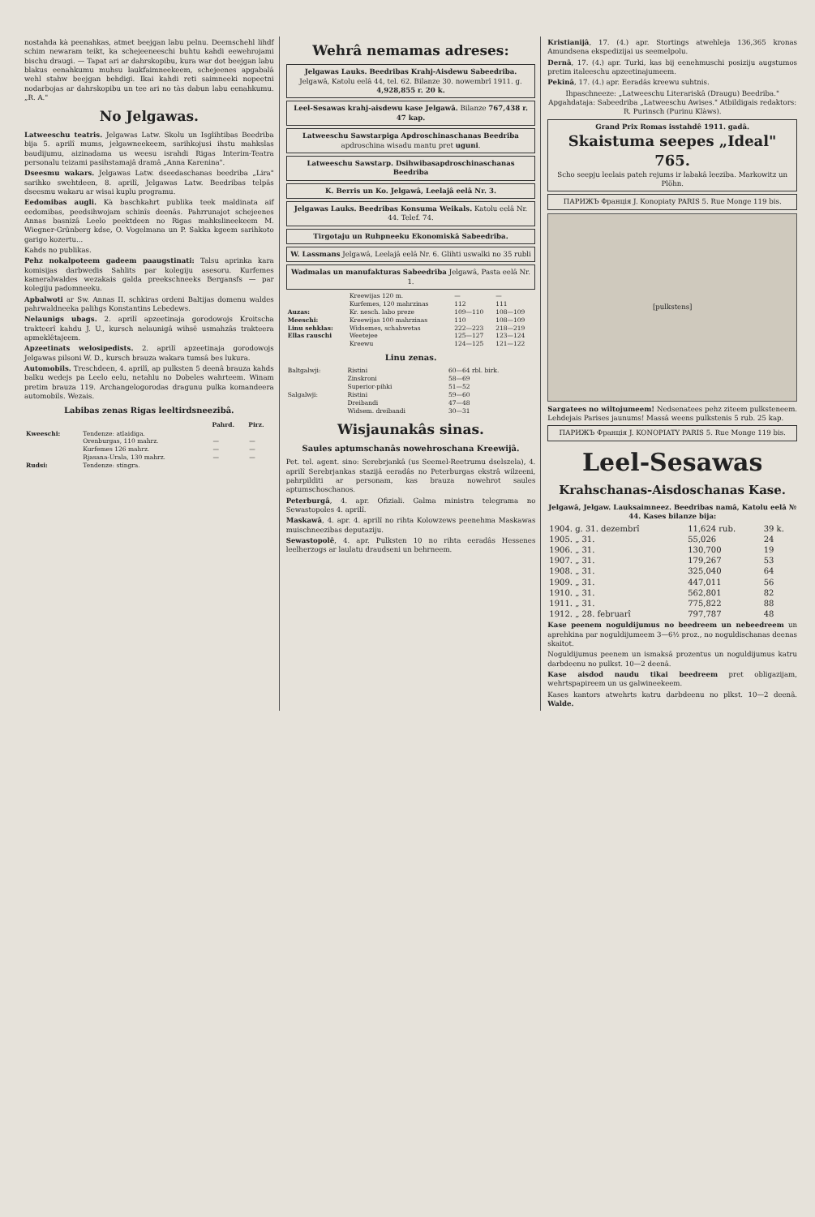nostahda kà peenahkas, atmet beejgan labu pelnu. Deemschehl lihdf schim newaram teikt, ka schejeeneeschi buhtu kahdi eewehrojami bischu draugi. — Tapat ari ar dahrskopibu, kura war dot beejgan labu blakus eenahkumu muhsu laukfaimneekeem, schejeenes apgabalâ wehl stahw beejgan behdigi. Ikai kahdi reti saimneeki nopeetni nodarbojas ar dahrskopibu un tee ari no tàs dabun labu eenahkumu. „R. A."
No Jelgawas.
Latweeschu teatris. Jelgawas Latw. Skolu un Isglihtibas Beedriba bija 5. aprilî mums, jelgawneekeem, sarihkojusi ihstu mahkslas baudijumu, aizinadama us weesu israhdi Rigas Interim-Teatra personalu teizami pasihstamajâ dramâ „Anna Karenina".
Dseesmu wakars. Jelgawas Latw. dseedaschanas beedriba „Lira" sarihko swehtdeen, 8. aprilî, Jelgawas Latw. Beedribas telpâs dseesmu wakaru ar wisai kuplu programu.
Eedomibas augli. Kà baschkahrt publika teek maldinata aif eedomibas, peedsihwojam schinîs deenâs. Pahrrunajot schejeenes Annas basnizâ Leelo peektdeen no Rigas mahkslineekeem M. Wiegner-Grünberg kdse, O. Vogelmana un P. Sakka kgeem sarihkoto garigo kozertu...
Kahds no publikas.
Pehz nokalpoteem gadeem paaugstinati: Talsu aprinka kara komisijas darbwedis Sahlits par kolegiju asesoru. Kurfemes kameralwaldes wezakais galda preekschneeks Bergansfs — par kolegiju padomneeku.
Apbalwoti ar Sw. Annas II. schkiras ordeni Baltijas domenu waldes pahrwaldneeka palihgs Konstantins Lebedews.
Nelaunigs ubags. 2. aprilî apzeetinaja gorodowojs Kroitscha trakteerî kahdu J. U., kursch nelaunigâ wihsê usmahzâs trakteera apmeklêtajeem.
Apzeetinats welosipedists. 2. aprilî apzeetinaja gorodowojs Jelgawas pilsoni W. D., kursch brauza wakara tumsâ bes lukura.
Automobils. Treschdeen, 4. aprilî, ap pulksten 5 deenâ brauza kahds balku wedejs pa Leelo eelu, netahlu no Dobeles wahrteem. Winam pretim brauza 119. Archangelogorodas dragunu pulka komandeera automobils. Wezais.
Labibas zenas Rigas leeltirdsneezibâ.
| | | Pahrd. | Pirz. |
| --- | --- | --- | --- |
| Kweeschi: | Tendenze: atlaidiga. | | |
| | Orenburgas, 110 mahrz. | — | — |
| | Kurfemes 126 mahrz. | — | — |
| | Rjasana-Urala, 130 mahrz. | — | — |
| Rudsi: | Tendenze: stingra. | | |
Wehrâ nemamas adreses:
Jelgawas Lauks. Beedribas Krahj-Aisdewu Sabeedriba. Jelgawâ, Katolu eelâ 44, tel. 62. Bilanze 30. nowembrî 1911. g. 4,928,855 r. 20 k.
Leel-Sesawas krahj-aisdewu kase Jelgawâ. Bilanze 767,438 r. 47 kap.
Latweeschu Sawstarpiga Apdroschinaschanas Beedriba apdroschina wisadu mantu pret uguni.
Latweeschu Sawstarp. Dsihwibasapdroschinaschanas Beedriba
K. Berris un Ko. Jelgawâ, Leelajâ eelâ Nr. 3.
Jelgawas Lauks. Beedribas Konsuma Weikals. Katolu eelâ Nr. 44. Telef. 74.
Tirgotaju un Ruhpneeku Ekonomiskâ Sabeedriba.
W. Lassmans Jelgawâ, Leelajâ eelâ Nr. 6. Glihti uswalki no 35 rubli
Wadmalas un manufakturas Sabeedriba Jelgawâ, Pasta eelâ Nr. 1.
| | Kreewijas 120 m. | — | — |
| | Kurfemes, 120 mahrzinas | 112 | 111 |
| Auzas: | Kr. nesch. labo preze | 109—110 | 108—109 |
| Meeschi: | Kreewijas 100 mahrzinas | 110 | 108—109 |
| Linu sehklas: | Widsemes, schahwetas | 222—223 | 218—219 |
| Ellas rauschi | Weetejee | 125—127 | 123—124 |
| | Kreewu | 124—125 | 121—122 |
Linu zenas.
| Baltgalwji: | Ristini | 60—64 rbl. birk. |
| | Zinskroni | 58—69 |
| | Superior-pihki | 51—52 |
| Salgalwji: | Ristini | 59—60 |
| | Dreibandi | 47—48 |
| | Widsem. dreibandi | 30—31 |
Wisjaunakâs sinas.
Saules aptumschanâs nowehroschana Kreewijâ.
Pet. tel. agent. sino: Serebrjankâ (us Seemel-Reetrumu dselszela), 4. aprilî Serebrjankas stazijâ eeradâs no Peterburgas ekstrâ wilzeeni, pahrpilditi ar personam, kas brauza nowehrot saules aptumschoschanos.
Peterburgâ, 4. apr. Ofiziali. Galma ministra telegrama no Sewastopoles 4. aprilî.
Maskawâ, 4. apr. 4. aprilî no rihta Kolowzews peenehma Maskawas muischneezibas deputaziju.
Sewastopolê, 4. apr. Pulksten 10 no rihta eeradâs Hessenes leelherzogs ar laulatu draudseni un behrneem.
Kristianijâ, 17. (4.) apr. Stortings atwehleja 136,365 kronas Amundsena ekspedizijai us seemelpolu.
Dernâ, 17. (4.) apr. Turki, kas bij eenehmuschi posiziju augstumos pretim italeeschu apzeetinajumeem.
Pekinâ, 17. (4.) apr. Eeradâs kreewu suhtnis.
Ihpaschneeze: „Latweeschu Literariskâ (Draugu) Beedriba." Apgahdataja: Sabeedriba „Latweeschu Awises." Atbildigais redaktors: R. Purinsch (Purinu Klàws).
Grand Prix Romas isstahdê 1911. gadâ.
Skaistuma seepes „Ideal" 765.
Scho seepju leelais pateh rejums ir labakâ leeziba. Markowitz un Plöhn.
ПАРИЖЪ Франція J. Konopiaty PARIS 5. Rue Monge 119 bis.
[pulkstens]
Sargatees no wiltojumeem! Nedsenatees pehz ziteem pulksteneem. Lehdejais Parises jaunums! Massâ weens pulkstenis 5 rub. 25 kap.
ПАРИЖЪ Франція J. KONOPIATY PARIS 5. Rue Monge 119 bis.
Leel-Sesawas
Krahschanas-Aisdoschanas Kase.
Jelgawâ, Jelgaw. Lauksaimneez. Beedribas namâ, Katolu eelâ № 44. Kases bilanze bija:
| 1904. g. 31. dezembrî | 11,624 rub. | 39 k. |
| 1905. „ 31. | 55,026 | 24 |
| 1906. „ 31. | 130,700 | 19 |
| 1907. „ 31. | 179,267 | 53 |
| 1908. „ 31. | 325,040 | 64 |
| 1909. „ 31. | 447,011 | 56 |
| 1910. „ 31. | 562,801 | 82 |
| 1911. „ 31. | 775,822 | 88 |
| 1912. „ 28. februarî | 797,787 | 48 |
Kase peenem noguldijumus no beedreem un nebeedreem un aprehkina par noguldijumeem 3—6½ proz., no noguldischanas deenas skaitot.
Noguldijumus peenem un ismaksâ prozentus un noguldijumus katru darbdeenu no pulkst. 10—2 deenâ.
Kase aisdod naudu tikai beedreem pret obligazijam, wehrtspapireem un us galwineekeem.
Kases kantors atwehrts katru darbdeenu no plkst. 10—2 deenâ. Walde.